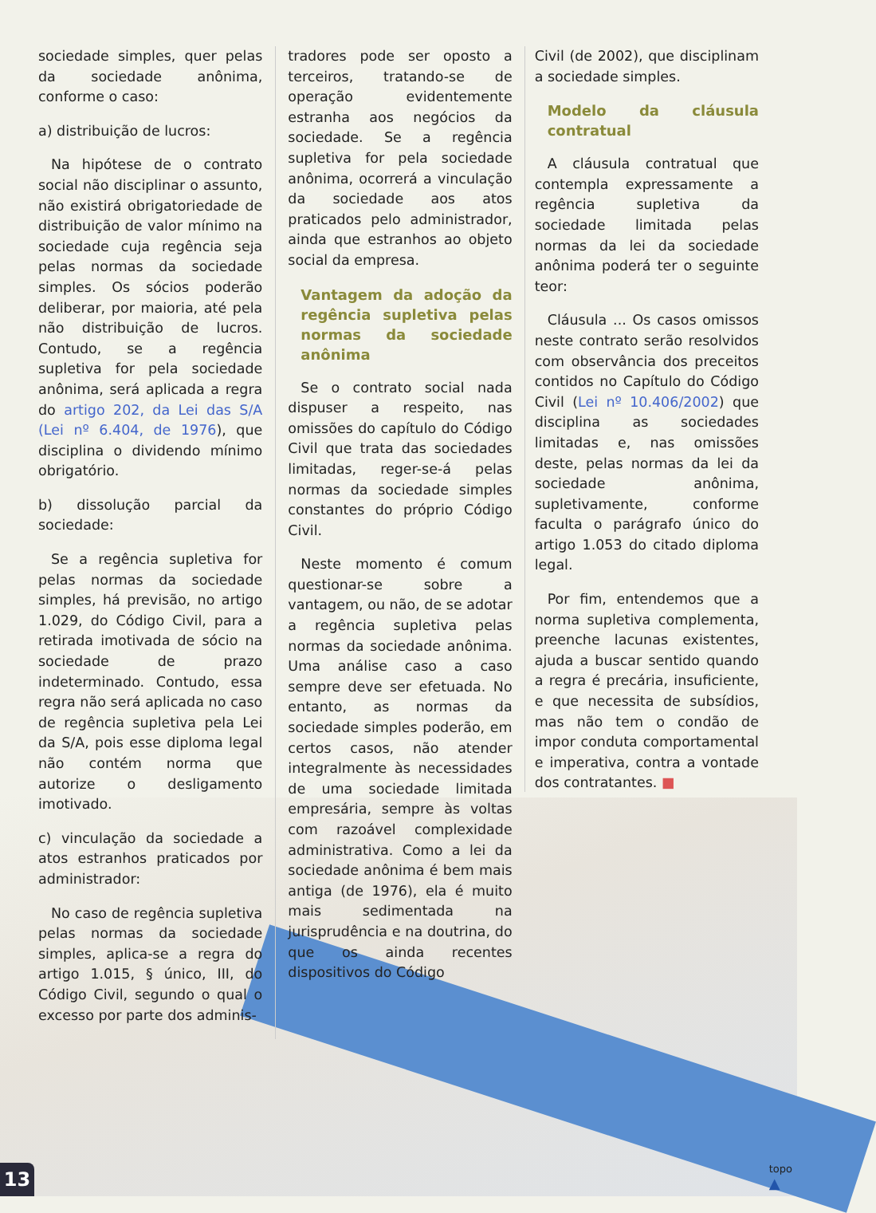sociedade simples, quer pelas da sociedade anônima, conforme o caso:
a) distribuição de lucros:
Na hipótese de o contrato social não disciplinar o assunto, não existirá obrigatoriedade de distribuição de valor mínimo na sociedade cuja regência seja pelas normas da sociedade simples. Os sócios poderão deliberar, por maioria, até pela não distribuição de lucros. Contudo, se a regência supletiva for pela sociedade anônima, será aplicada a regra do artigo 202, da Lei das S/A (Lei nº 6.404, de 1976), que disciplina o dividendo mínimo obrigatório.
b) dissolução parcial da sociedade:
Se a regência supletiva for pelas normas da sociedade simples, há previsão, no artigo 1.029, do Código Civil, para a retirada imotivada de sócio na sociedade de prazo indeterminado. Contudo, essa regra não será aplicada no caso de regência supletiva pela Lei da S/A, pois esse diploma legal não contém norma que autorize o desligamento imotivado.
c) vinculação da sociedade a atos estranhos praticados por administrador:
No caso de regência supletiva pelas normas da sociedade simples, aplica-se a regra do artigo 1.015, § único, III, do Código Civil, segundo o qual o excesso por parte dos adminis-
tradores pode ser oposto a terceiros, tratando-se de operação evidentemente estranha aos negócios da sociedade. Se a regência supletiva for pela sociedade anônima, ocorrerá a vinculação da sociedade aos atos praticados pelo administrador, ainda que estranhos ao objeto social da empresa.
Vantagem da adoção da regência supletiva pelas normas da sociedade anônima
Se o contrato social nada dispuser a respeito, nas omissões do capítulo do Código Civil que trata das sociedades limitadas, reger-se-á pelas normas da sociedade simples constantes do próprio Código Civil.
Neste momento é comum questionar-se sobre a vantagem, ou não, de se adotar a regência supletiva pelas normas da sociedade anônima. Uma análise caso a caso sempre deve ser efetuada. No entanto, as normas da sociedade simples poderão, em certos casos, não atender integralmente às necessidades de uma sociedade limitada empresária, sempre às voltas com razoável complexidade administrativa. Como a lei da sociedade anônima é bem mais antiga (de 1976), ela é muito mais sedimentada na jurisprudência e na doutrina, do que os ainda recentes dispositivos do Código
Civil (de 2002), que disciplinam a sociedade simples.
Modelo da cláusula contratual
A cláusula contratual que contempla expressamente a regência supletiva da sociedade limitada pelas normas da lei da sociedade anônima poderá ter o seguinte teor:
Cláusula ... Os casos omissos neste contrato serão resolvidos com observância dos preceitos contidos no Capítulo do Código Civil (Lei nº 10.406/2002) que disciplina as sociedades limitadas e, nas omissões deste, pelas normas da lei da sociedade anônima, supletivamente, conforme faculta o parágrafo único do artigo 1.053 do citado diploma legal.
Por fim, entendemos que a norma supletiva complementa, preenche lacunas existentes, ajuda a buscar sentido quando a regra é precária, insuficiente, e que necessita de subsídios, mas não tem o condão de impor conduta comportamental e imperativa, contra a vontade dos contratantes. ■
13
topo
▲